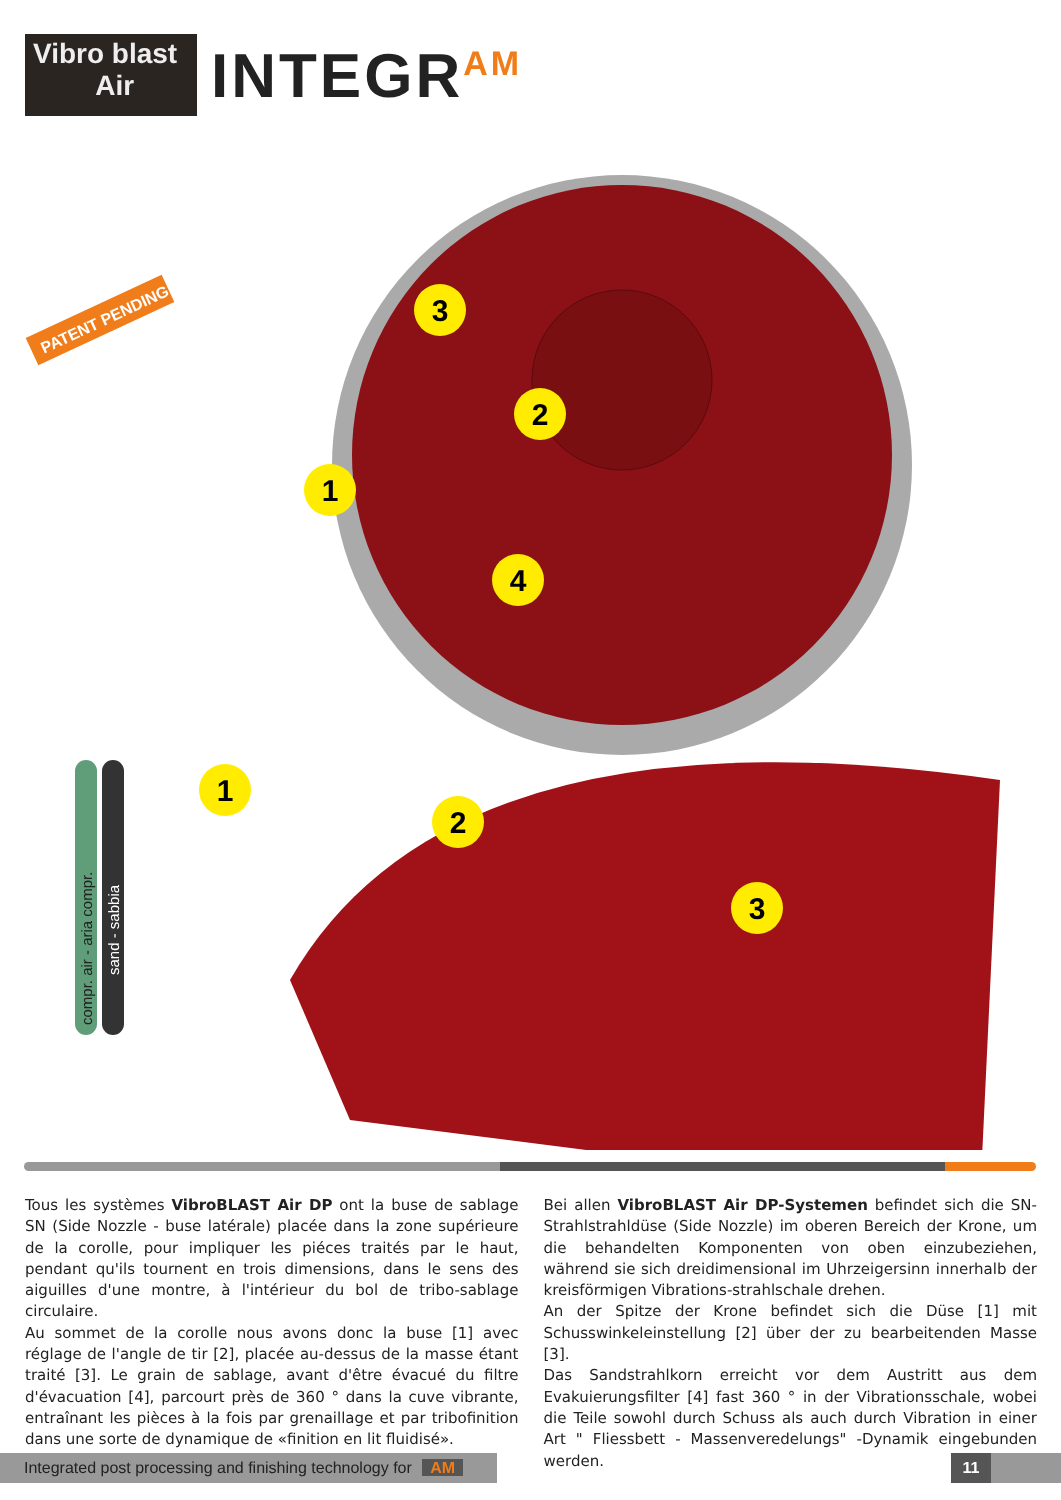Vibro blast
Air
INTEGR<sup>AM</sup>
PATENT PENDING
3
2
1
4
1
2
3
compr. air - aria compr.
sand - sabbia
Tous les systèmes VibroBLAST Air DP ont la buse de sablage SN (Side Nozzle - buse latérale) placée dans la zone supérieure de la corolle, pour impliquer les piéces traités par le haut, pendant qu'ils tournent en trois dimensions, dans le sens des aiguilles d'une montre, à l'intérieur du bol de tribo-sablage circulaire.
Au sommet de la corolle nous avons donc la buse [1] avec réglage de l'angle de tir [2], placée au-dessus de la masse étant traité [3]. Le grain de sablage, avant d'être évacué du filtre d'évacuation [4], parcourt près de 360 ° dans la cuve vibrante, entraînant les pièces à la fois par grenaillage et par tribofinition dans une sorte de dynamique de «finition en lit fluidisé».
Bei allen VibroBLAST Air DP-Systemen befindet sich die SN-Strahlstrahldüse (Side Nozzle) im oberen Bereich der Krone, um die behandelten Komponenten von oben einzubeziehen, während sie sich dreidimensional im Uhrzeigersinn innerhalb der kreisförmigen Vibrations-strahlschale drehen.
An der Spitze der Krone befindet sich die Düse [1] mit Schusswinkeleinstellung [2] über der zu bearbeitenden Masse [3].
Das Sandstrahlkorn erreicht vor dem Austritt aus dem Evakuierungsfilter [4] fast 360 ° in der Vibrationsschale, wobei die Teile sowohl durch Schuss als auch durch Vibration in einer Art " Fliessbett - Massenveredelungs" -Dynamik eingebunden werden.
Integrated post processing and finishing technology for AM
11